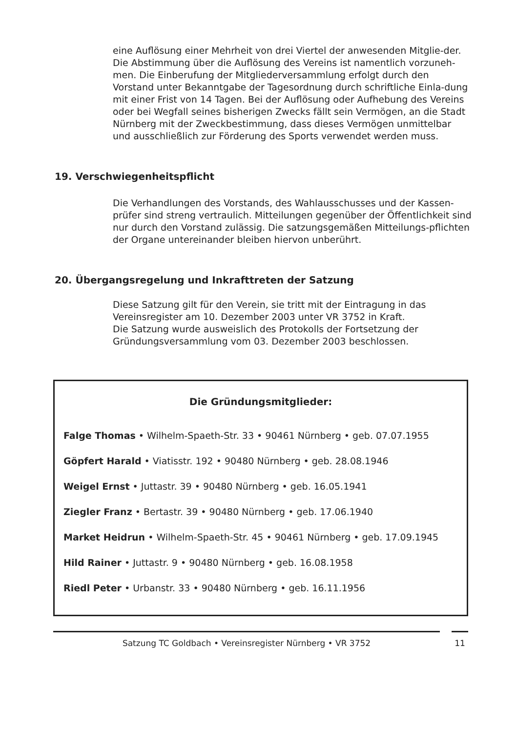eine Auflösung einer Mehrheit von drei Viertel der anwesenden Mitglie-der.
Die Abstimmung über die Auflösung des Vereins ist namentlich vorzuneh-men. Die Einberufung der Mitgliederversammlung erfolgt durch den Vorstand unter Bekanntgabe der Tagesordnung durch schriftliche Einla-dung mit einer Frist von 14 Tagen. Bei der Auflösung oder Aufhebung des Vereins oder bei Wegfall seines bisherigen Zwecks fällt sein Vermögen, an die Stadt Nürnberg mit der Zweckbestimmung, dass dieses Vermögen unmittelbar und ausschließlich zur Förderung des Sports verwendet werden muss.
19. Verschwiegenheitspflicht
Die Verhandlungen des Vorstands, des Wahlausschusses und der Kassen-prüfer sind streng vertraulich. Mitteilungen gegenüber der Öffentlichkeit sind nur durch den Vorstand zulässig. Die satzungsgemäßen Mitteilungs-pflichten der Organe untereinander bleiben hiervon unberührt.
20. Übergangsregelung und Inkrafttreten der Satzung
Diese Satzung gilt für den Verein, sie tritt mit der Eintragung in das Vereinsregister am 10. Dezember 2003 unter VR 3752 in Kraft.
Die Satzung wurde ausweislich des Protokolls der Fortsetzung der Gründungsversammlung vom 03. Dezember 2003 beschlossen.
Die Gründungsmitglieder:
Falge Thomas • Wilhelm-Spaeth-Str. 33 • 90461 Nürnberg • geb. 07.07.1955
Göpfert Harald • Viatisstr. 192 • 90480 Nürnberg • geb. 28.08.1946
Weigel Ernst • Juttastr. 39 • 90480 Nürnberg • geb. 16.05.1941
Ziegler Franz • Bertastr. 39 • 90480 Nürnberg • geb. 17.06.1940
Market Heidrun • Wilhelm-Spaeth-Str. 45 • 90461 Nürnberg • geb. 17.09.1945
Hild Rainer • Juttastr. 9 • 90480 Nürnberg • geb. 16.08.1958
Riedl Peter • Urbanstr. 33 • 90480 Nürnberg • geb. 16.11.1956
Satzung TC Goldbach • Vereinsregister Nürnberg • VR 3752 11